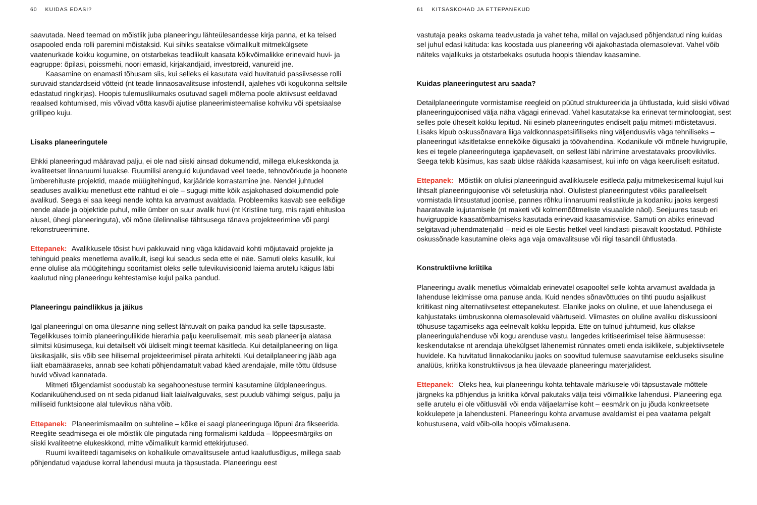60 KUIDAS EDASI?
saavutada. Need teemad on mõistlik juba planeeringu lähteülesandesse kirja panna, et ka teised osapooled enda rolli paremini mõistaksid. Kui sihiks seatakse võimalikult mitmekülgsete vaatenurkade kokku kogumine, on otstarbekas teadlikult kaasata kõikvõimalikke erinevaid huvi- ja eagruppe: õpilasi, poissmehi, noori emasid, kirjakandjaid, investoreid, vanureid jne.
Kaasamine on enamasti tõhusam siis, kui selleks ei kasutata vaid huvitatuid passiivsesse rolli suruvaid standardseid võtteid (nt teade linnaosavalitsuse infostendil, ajalehes või kogukonna seltsile edastatud ringkirjas). Hoopis tulemuslikumaks osutuvad sageli mõlema poole aktiivsust eeldavad reaalsed kohtumised, mis võivad võtta kasvõi ajutise planeerimisteemalise kohviku või spetsiaalse grillipeo kuju.
Lisaks planeeringutele
Ehkki planeeringud määravad palju, ei ole nad siiski ainsad dokumendid, millega elukeskkonda ja kvaliteetset linnaruumi luuakse. Ruumilisi arenguid kujundavad veel teede, tehnovõrkude ja hoonete ümberehituste projektid, maade müügitehingud, karjääride korrastamine jne. Nendel juhtudel seaduses avalikku menetlust ette nähtud ei ole – sugugi mitte kõik asjakohased dokumendid pole avalikud. Seega ei saa keegi nende kohta ka arvamust avaldada. Probleemiks kasvab see eelkõige nende alade ja objektide puhul, mille ümber on suur avalik huvi (nt Kristiine turg, mis rajati ehitusloa alusel, ühegi planeeringuta), või mõne ülelinnalise tähtsusega tänava projekteerimine või pargi rekonstrueerimine.
Ettepanek: Avalikkusele tõsist huvi pakkuvaid ning väga käidavaid kohti mõjutavaid projekte ja tehinguid peaks menetlema avalikult, isegi kui seadus seda ette ei näe. Samuti oleks kasulik, kui enne olulise ala müügitehingu sooritamist oleks selle tulevikuvisioonid laiema arutelu käigus läbi kaalutud ning planeeringu kehtestamise kujul paika pandud.
Planeeringu paindlikkus ja jäikus
Igal planeeringul on oma ülesanne ning sellest lähtuvalt on paika pandud ka selle täpsusaste. Tegelikkuses toimib planeeringuliikide hierarhia palju keerulisemalt, mis seab planeerija alatasa silmitsi küsimusega, kui detailselt või üldiselt mingit teemat käsitleda. Kui detailplaneering on liiga üksikasjalik, siis võib see hilisemal projekteerimisel piirata arhitekti. Kui detailplaneering jääb aga liialt ebamääraseks, annab see kohati põhjendamatult vabad käed arendajale, mille tõttu üldsuse huvid võivad kannatada.
Mitmeti tõlgendamist soodustab ka segahoonestuse termini kasutamine üldplaneeringus. Kodanikuühendused on nt seda pidanud liialt laialivalguvaks, sest puudub vähimgi selgus, palju ja milliseid funktsioone alal tulevikus näha võib.
Ettepanek: Planeerimismaailm on suhteline – kõike ei saagi planeeringuga lõpuni ära fikseerida. Reeglite seadmisega ei ole mõistlik üle pingutada ning formalismi kalduda – lõppeesmärgiks on siiski kvaliteetne elukeskkond, mitte võimalikult karmid ettekirjutused.
Ruumi kvaliteedi tagamiseks on kohalikule omavalitsusele antud kaalutlusõigus, millega saab põhjendatud vajaduse korral lahendusi muuta ja täpsustada. Planeeringu eest
61 KITSASKOHAD JA ETTEPANEKUD
vastutaja peaks oskama teadvustada ja vahet teha, millal on vajadused põhjendatud ning kuidas sel juhul edasi käituda: kas koostada uus planeering või ajakohastada olemasolevat. Vahel võib näiteks vajalikuks ja otstarbekaks osutuda hoopis täiendav kaasamine.
Kuidas planeeringutest aru saada?
Detailplaneeringute vormistamise reegleid on püütud struktureerida ja ühtlustada, kuid siiski võivad planeeringujoonised välja näha vägagi erinevad. Vahel kasutatakse ka erinevat terminoloogiat, sest selles pole üheselt kokku lepitud. Nii esineb planeeringutes endiselt palju mitmeti mõistetavusi. Lisaks kipub oskussõnavara liiga valdkonnaspetsiifiliseks ning väljendusviis väga tehniliseks – planeeringut käsitletakse ennekõike õigusakti ja töövahendina. Kodanikule või mõnele huvigrupile, kes ei tegele planeeringutega igapäevaselt, on sellest läbi närimine arvestatavaks proovikiviks. Seega tekib küsimus, kas saab üldse rääkida kaasamisest, kui info on väga keeruliselt esitatud.
Ettepanek: Mõistlik on olulisi planeeringuid avalikkusele esitleda palju mitmekesisemal kujul kui lihtsalt planeeringujoonise või seletuskirja näol. Olulistest planeeringutest võiks paralleelselt vormistada lihtsustatud joonise, pannes rõhku linnaruumi realistlikule ja kodaniku jaoks kergesti haaratavale kujutamisele (nt maketi või kolmemõõtmeliste visuaalide näol). Seejuures tasub eri huvigruppide kaasatõmbamiseks kasutada erinevaid kaasamisviise. Samuti on abiks erinevad selgitavad juhendmaterjalid – neid ei ole Eestis hetkel veel kindlasti piisavalt koostatud. Põhiliste oskussõnade kasutamine oleks aga vaja omavalitsuse või riigi tasandil ühtlustada.
Konstruktiivne kriitika
Planeeringu avalik menetlus võimaldab erinevatel osapooltel selle kohta arvamust avaldada ja lahenduse leidmisse oma panuse anda. Kuid nendes sõnavõttudes on tihti puudu asjalikust kriitikast ning alternatiivsetest ettepanekutest. Elanike jaoks on oluline, et uue lahendusega ei kahjustataks ümbruskonna olemasolevaid väärtuseid. Viimastes on oluline avaliku diskussiooni tõhususe tagamiseks aga eelnevalt kokku leppida. Ette on tulnud juhtumeid, kus ollakse planeeringulahenduse või kogu arenduse vastu, langedes kritiseerimisel teise äärmusesse: keskendutakse nt arendaja ühekülgset lähenemist rünnates ometi enda isiklikele, subjektiivsetele huvidele. Ka huvitatud linnakodaniku jaoks on soovitud tulemuse saavutamise eelduseks sisuline analüüs, kriitika konstruktiivsus ja hea ülevaade planeeringu materjalidest.
Ettepanek: Oleks hea, kui planeeringu kohta tehtavale märkusele või täpsustavale mõttele järgneks ka põhjendus ja kriitika kõrval pakutaks välja teisi võimalikke lahendusi. Planeering ega selle arutelu ei ole võitlusväli või enda väljaelamise koht – eesmärk on ju jõuda konkreetsete kokkulepete ja lahendusteni. Planeeringu kohta arvamuse avaldamist ei pea vaatama pelgalt kohustusena, vaid võib-olla hoopis võimalusena.